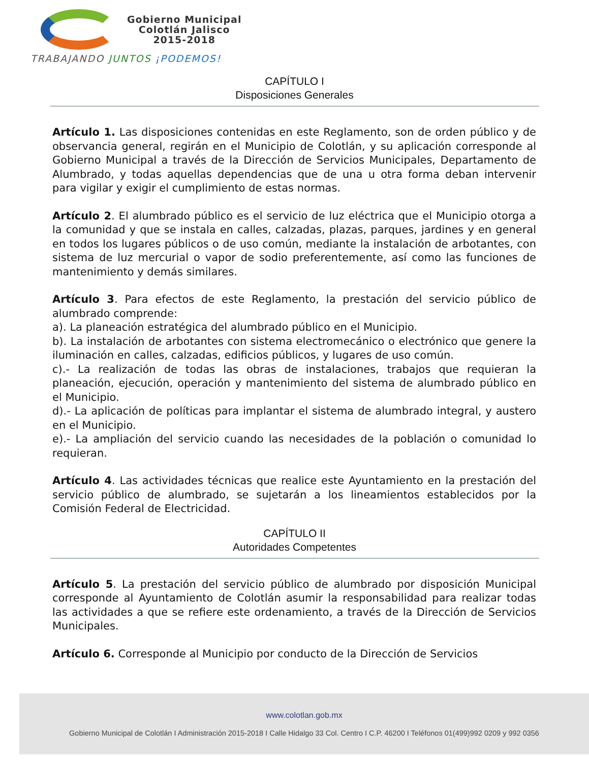Gobierno Municipal
Colotlán Jalisco
2015-2018
TRABAJANDO JUNTOS ¡PODEMOS!
CAPÍTULO I
Disposiciones Generales
Artículo 1. Las disposiciones contenidas en este Reglamento, son de orden público y de observancia general, regirán en el Municipio de Colotlán, y su aplicación corresponde al Gobierno Municipal a través de la Dirección de Servicios Municipales, Departamento de Alumbrado, y todas aquellas dependencias que de una u otra forma deban intervenir para vigilar y exigir el cumplimiento de estas normas.
Artículo 2. El alumbrado público es el servicio de luz eléctrica que el Municipio otorga a la comunidad y que se instala en calles, calzadas, plazas, parques, jardines y en general en todos los lugares públicos o de uso común, mediante la instalación de arbotantes, con sistema de luz mercurial o vapor de sodio preferentemente, así como las funciones de mantenimiento y demás similares.
Artículo 3. Para efectos de este Reglamento, la prestación del servicio público de alumbrado comprende:
a). La planeación estratégica del alumbrado público en el Municipio.
b). La instalación de arbotantes con sistema electromecánico o electrónico que genere la iluminación en calles, calzadas, edificios públicos, y lugares de uso común.
c).- La realización de todas las obras de instalaciones, trabajos que requieran la planeación, ejecución, operación y mantenimiento del sistema de alumbrado público en el Municipio.
d).- La aplicación de políticas para implantar el sistema de alumbrado integral, y austero en el Municipio.
e).- La ampliación del servicio cuando las necesidades de la población o comunidad lo requieran.
Artículo 4. Las actividades técnicas que realice este Ayuntamiento en la prestación del servicio público de alumbrado, se sujetarán a los lineamientos establecidos por la Comisión Federal de Electricidad.
CAPÍTULO II
Autoridades Competentes
Artículo 5. La prestación del servicio público de alumbrado por disposición Municipal corresponde al Ayuntamiento de Colotlán asumir la responsabilidad para realizar todas las actividades a que se refiere este ordenamiento, a través de la Dirección de Servicios Municipales.
Artículo 6. Corresponde al Municipio por conducto de la Dirección de Servicios
www.colotlan.gob.mx
Gobierno Municipal de Colotlán I Administración 2015-2018 I Calle Hidalgo 33 Col. Centro I C.P. 46200 I Teléfonos 01(499)992 0209 y 992 0356